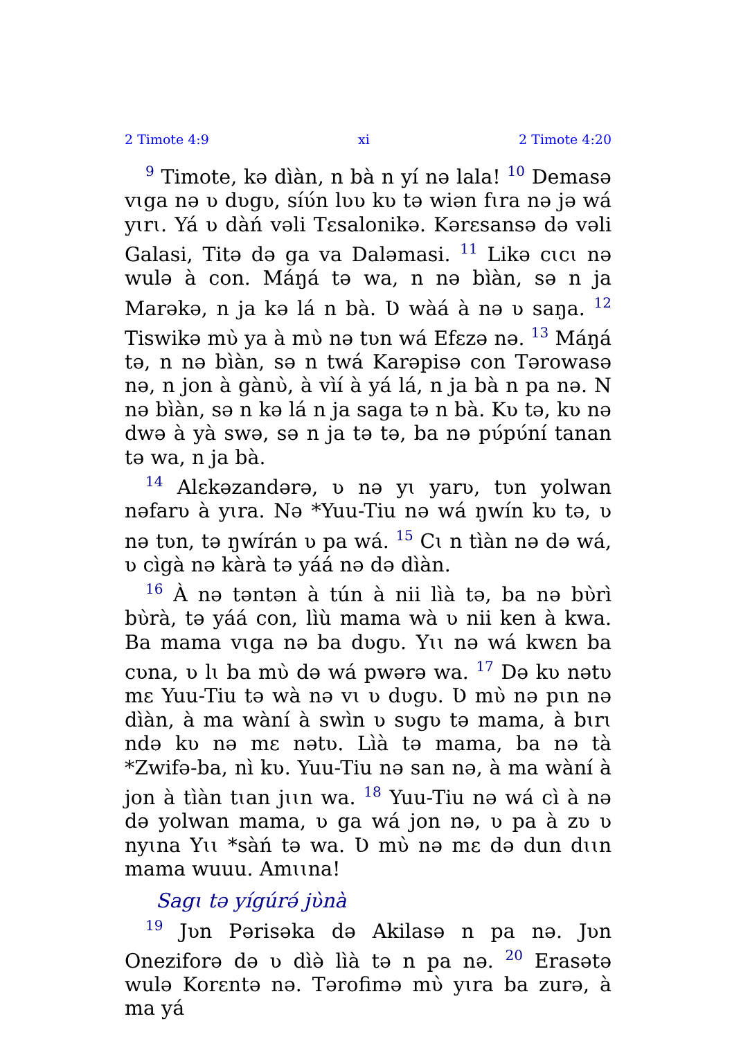2 Timote 4:9 xi 2 Timote 4:20
<sup>9</sup> Timote, kə dìàn, n bà n yí nə lala! <sup>10</sup> Demasə vɩga nə ʋ dʋgʋ, síʋ́n lʋʋ kʋ tə wiən fɩra nə jə wá yɩrɩ. Yá ʋ dàń vəli Tɛsalonikə. Kərɛsansə də vəli Galasi, Titə də ga va Daləmasi. <sup>11</sup> Likə cɩcɩ nə wulə à con. Máŋá tə wa, n nə bìàn, sə n ja Marəkə, n ja kə lá n bà. Ʋ wàá à nə ʋ saŋa. <sup>12</sup> Tiswikə mʋ̀ ya à mʋ̀ nə tʋn wá Efɛzə nə. <sup>13</sup> Máŋá tə, n nə bìàn, sə n twá Karəpisə con Tərowasə nə, n jon à gànʋ̀, à vìí à yá lá, n ja bà n pa nə. N nə bìàn, sə n kə lá n ja saga tə n bà. Kʋ tə, kʋ nə dwə à yà swə, sə n ja tə tə, ba nə pʋ́pʋ́ní tanan tə wa, n ja bà.
<sup>14</sup> Alɛkəzandərə, ʋ nə yɩ yarʋ, tʋn yolwan nəfarʋ à yɩra. Nə *Yuu-Tiu nə wá ŋwín kʋ tə, ʋ nə tʋn, tə ŋwírán ʋ pa wá. <sup>15</sup> Cɩ n tìàn nə də wá, ʋ cìgà nə kàrà tə yáá nə də dìàn.
<sup>16</sup> À nə təntən à tún à nii lìà tə, ba nə bʋ̀rì bʋ̀rà, tə yáá con, lìù mama wà ʋ nii ken à kwa. Ba mama vɩga nə ba dʋgʋ. Yɩɩ nə wá kwɛn ba cʋna, ʋ lɩ ba mʋ̀ də wá pwərə wa. <sup>17</sup> Də kʋ nətʋ mɛ Yuu-Tiu tə wà nə vɩ ʋ dʋgʋ. Ʋ mʋ̀ nə pɩn nə dìàn, à ma wàní à swìn ʋ sʋgʋ tə mama, à bɩrɩ ndə kʋ nə mɛ nətʋ. Lìà tə mama, ba nə tà *Zwifə-ba, nì kʋ. Yuu-Tiu nə san nə, à ma wàní à jon à tìàn tɩan jɩɩn wa. <sup>18</sup> Yuu-Tiu nə wá cì à nə də yolwan mama, ʋ ga wá jon nə, ʋ pa à zʋ ʋ nyɩna Yɩɩ *sàń tə wa. Ʋ mʋ̀ nə mɛ də dun dɩɩn mama wuuu. Amɩɩna!
Sagɩ tə yígúrə́ jʋ̀nà
<sup>19</sup> Jʋn Pərisəka də Akilasə n pa nə. Jʋn Oneziforə də ʋ dìə̀ lìà tə n pa nə. <sup>20</sup> Erasətə wulə Korɛntə nə. Tərofimə mʋ̀ yɩra ba zurə, à ma yá